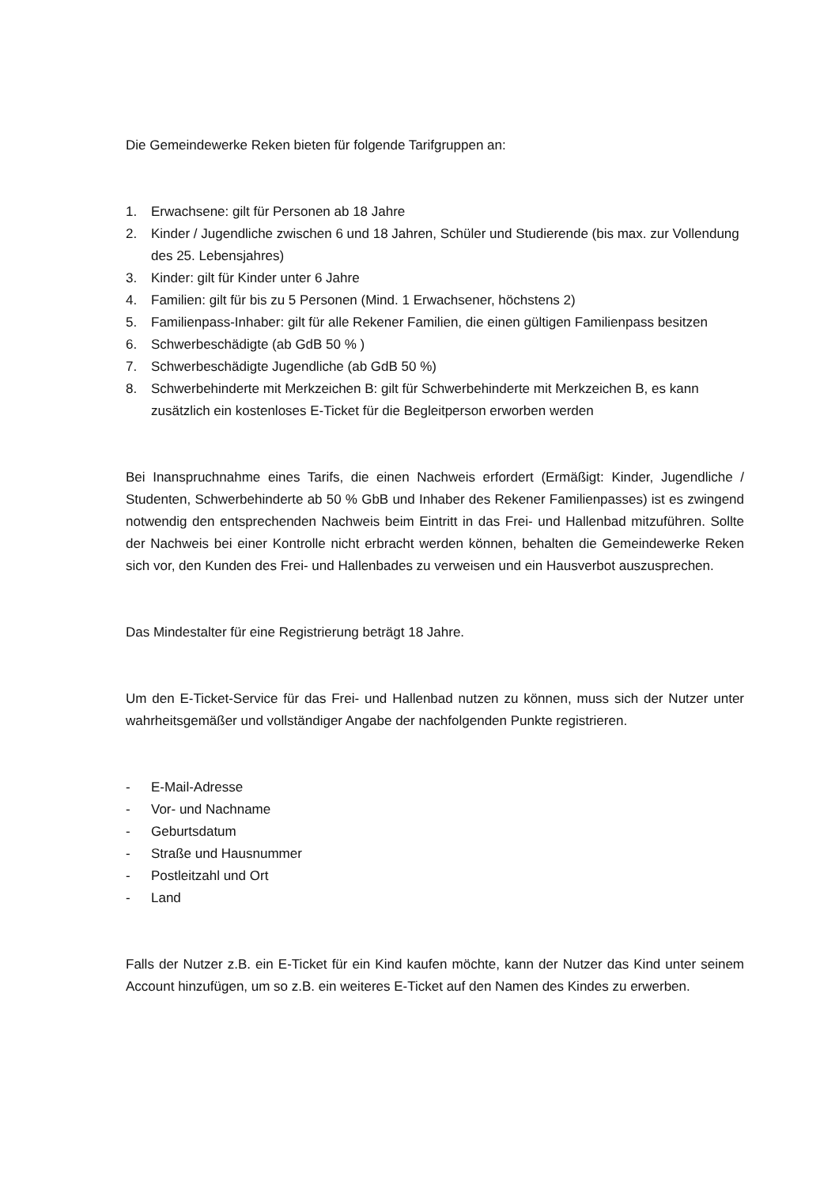Die Gemeindewerke Reken bieten für folgende Tarifgruppen an:
1. Erwachsene: gilt für Personen ab 18 Jahre
2. Kinder / Jugendliche zwischen 6 und 18 Jahren, Schüler und Studierende (bis max. zur Vollendung des 25. Lebensjahres)
3. Kinder: gilt für Kinder unter 6 Jahre
4. Familien: gilt für bis zu 5 Personen (Mind. 1 Erwachsener, höchstens 2)
5. Familienpass-Inhaber: gilt für alle Rekener Familien, die einen gültigen Familienpass besitzen
6. Schwerbeschädigte (ab GdB 50 % )
7. Schwerbeschädigte Jugendliche (ab GdB 50 %)
8. Schwerbehinderte mit Merkzeichen B: gilt für Schwerbehinderte mit Merkzeichen B, es kann zusätzlich ein kostenloses E-Ticket für die Begleitperson erworben werden
Bei Inanspruchnahme eines Tarifs, die einen Nachweis erfordert (Ermäßigt: Kinder, Jugendliche / Studenten, Schwerbehinderte ab 50 % GbB und Inhaber des Rekener Familienpasses) ist es zwingend notwendig den entsprechenden Nachweis beim Eintritt in das Frei- und Hallenbad mitzuführen. Sollte der Nachweis bei einer Kontrolle nicht erbracht werden können, behalten die Gemeindewerke Reken sich vor, den Kunden des Frei- und Hallenbades zu verweisen und ein Hausverbot auszusprechen.
Das Mindestalter für eine Registrierung beträgt 18 Jahre.
Um den E-Ticket-Service für das Frei- und Hallenbad nutzen zu können, muss sich der Nutzer unter wahrheitsgemäßer und vollständiger Angabe der nachfolgenden Punkte registrieren.
- E-Mail-Adresse
- Vor- und Nachname
- Geburtsdatum
- Straße und Hausnummer
- Postleitzahl und Ort
- Land
Falls der Nutzer z.B. ein E-Ticket für ein Kind kaufen möchte, kann der Nutzer das Kind unter seinem Account hinzufügen, um so z.B. ein weiteres E-Ticket auf den Namen des Kindes zu erwerben.